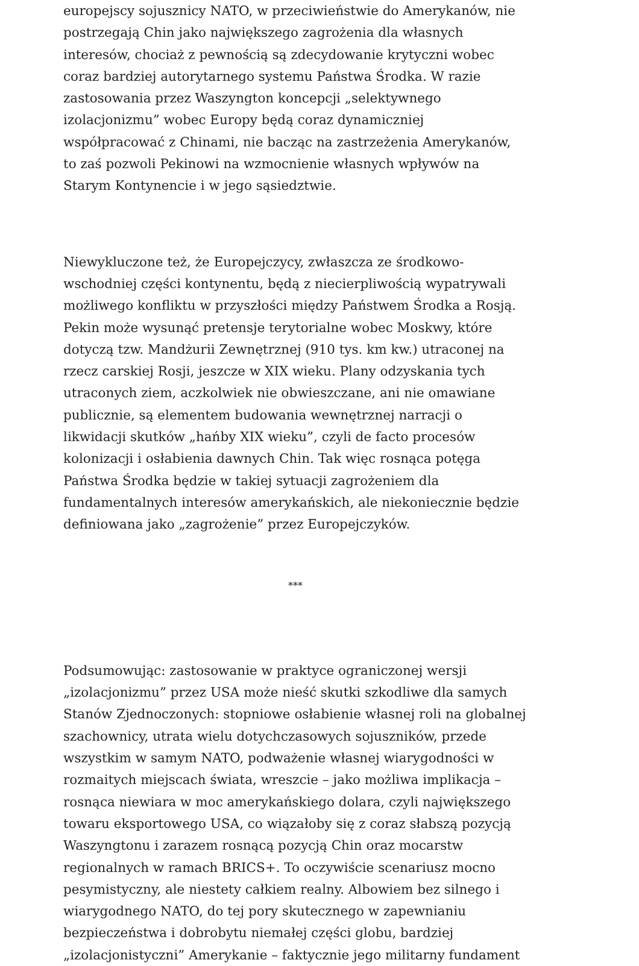europejscy sojusznicy NATO, w przeciwieństwie do Amerykanów, nie postrzegają Chin jako największego zagrożenia dla własnych interesów, chociaż z pewnością są zdecydowanie krytyczni wobec coraz bardziej autorytarnego systemu Państwa Środka. W razie zastosowania przez Waszyngton koncepcji „selektywnego izolacjonizmu” wobec Europy będą coraz dynamiczniej współpracować z Chinami, nie bacząc na zastrzeżenia Amerykanów, to zaś pozwoli Pekinowi na wzmocnienie własnych wpływów na Starym Kontynencie i w jego sąsiedztwie.
Niewykluczone też, że Europejczycy, zwłaszcza ze środkowo-wschodniej części kontynentu, będą z niecierpliwością wypatrywali możliwego konfliktu w przyszłości między Państwem Środka a Rosją. Pekin może wysunąć pretensje terytorialne wobec Moskwy, które dotyczą tzw. Mandżurii Zewnętrznej (910 tys. km kw.) utraconej na rzecz carskiej Rosji, jeszcze w XIX wieku. Plany odzyskania tych utraconych ziem, aczkolwiek nie obwieszczane, ani nie omawiane publicznie, są elementem budowania wewnętrznej narracji o likwidacji skutków „hańby XIX wieku”, czyli de facto procesów kolonizacji i osłabienia dawnych Chin. Tak więc rosnąca potęga Państwa Środka będzie w takiej sytuacji zagrożeniem dla fundamentalnych interesów amerykańskich, ale niekoniecznie będzie definiowana jako „zagrożenie” przez Europejczyków.
***
Podsumowując: zastosowanie w praktyce ograniczonej wersji „izolacjonizmu” przez USA może nieść skutki szkodliwe dla samych Stanów Zjednoczonych: stopniowe osłabienie własnej roli na globalnej szachownicy, utrata wielu dotychczasowych sojuszników, przede wszystkim w samym NATO, podważenie własnej wiarygodności w rozmaitych miejscach świata, wreszcie – jako możliwa implikacja – rosnąca niewiara w moc amerykańskiego dolara, czyli największego towaru eksportowego USA, co wiązałoby się z coraz słabszą pozycją Waszyngtonu i zarazem rosnącą pozycją Chin oraz mocarstw regionalnych w ramach BRICS+. To oczywiście scenariusz mocno pesymistyczny, ale niestety całkiem realny. Albowiem bez silnego i wiarygodnego NATO, do tej pory skutecznego w zapewnianiu bezpieczeństwa i dobrobytu niemałej części globu, bardziej „izolacjonistyczni” Amerykanie – faktycznie jego militarny fundament